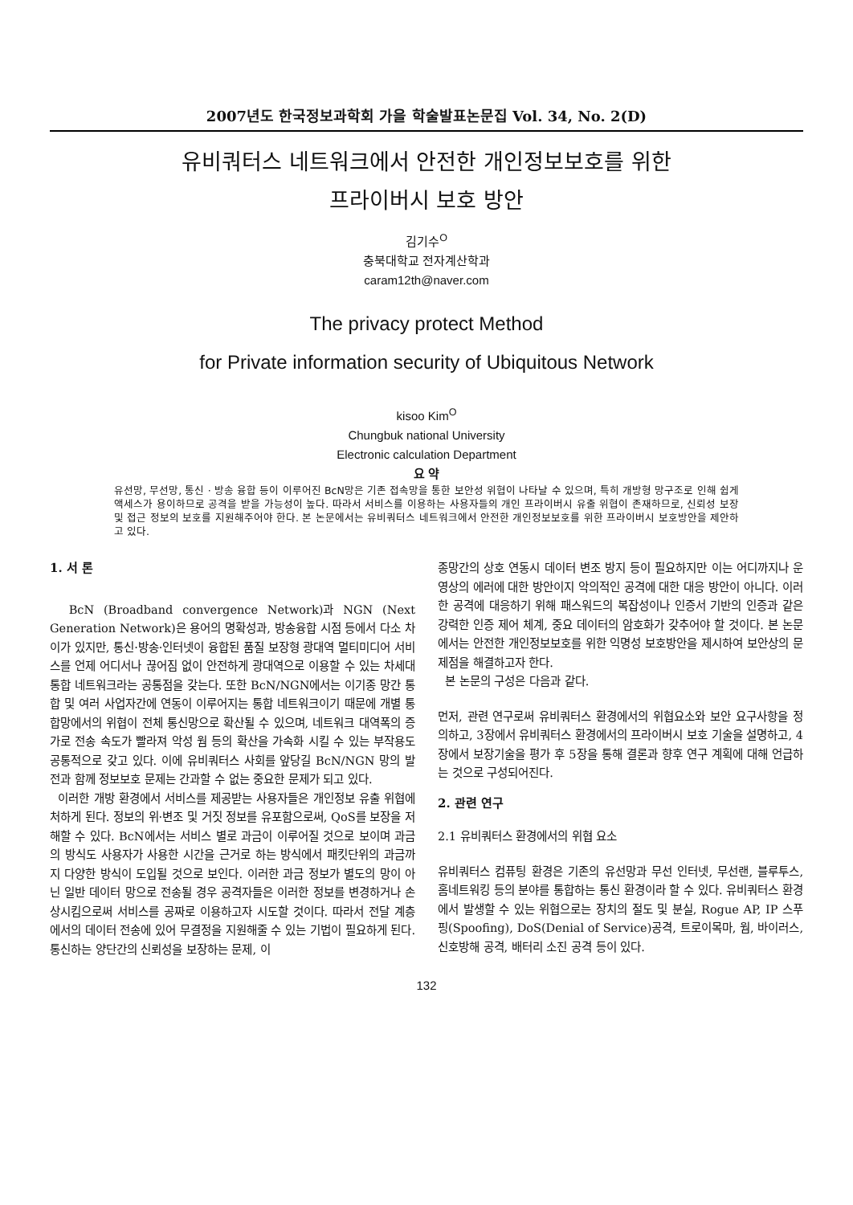2007년도 한국정보과학회 가을 학술발표논문집 Vol. 34, No. 2(D)
유비쿼터스 네트워크에서 안전한 개인정보보호를 위한
프라이버시 보호 방안
김기수<sup>O</sup>
충북대학교 전자계산학과
caram12th@naver.com
The privacy protect Method
for Private information security of Ubiquitous Network
kisoo Kim<sup>O</sup>
Chungbuk national University
Electronic calculation Department
요 약
유선망, 무선망, 통신 · 방송 융합 등이 이루어진 BcN망은 기존 접속망을 통한 보안성 위협이 나타날 수 있으며, 특히 개방형 망구조로 인해 쉽게 액세스가 용이하므로 공격을 받을 가능성이 높다. 따라서 서비스를 이용하는 사용자들의 개인 프라이버시 유출 위협이 존재하므로, 신뢰성 보장 및 접근 정보의 보호를 지원해주어야 한다. 본 논문에서는 유비쿼터스 네트워크에서 안전한 개인정보보호를 위한 프라이버시 보호방안을 제안하고 있다.
1. 서 론
BcN (Broadband convergence Network)과 NGN (Next Generation Network)은 용어의 명확성과, 방송융합 시점 등에서 다소 차이가 있지만, 통신·방송·인터넷이 융합된 품질 보장형 광대역 멀티미디어 서비스를 언제 어디서나 끊어짐 없이 안전하게 광대역으로 이용할 수 있는 차세대 통합 네트워크라는 공통점을 갖는다. 또한 BcN/NGN에서는 이기종 망간 통합 및 여러 사업자간에 연동이 이루어지는 통합 네트워크이기 때문에 개별 통합망에서의 위협이 전체 통신망으로 확산될 수 있으며, 네트워크 대역폭의 증가로 전송 속도가 빨라져 악성 웜 등의 확산을 가속화 시킬 수 있는 부작용도 공통적으로 갖고 있다. 이에 유비쿼터스 사회를 앞당길 BcN/NGN 망의 발전과 함께 정보보호 문제는 간과할 수 없는 중요한 문제가 되고 있다.
이러한 개방 환경에서 서비스를 제공받는 사용자들은 개인정보 유출 위협에 처하게 된다. 정보의 위·변조 및 거짓 정보를 유포함으로써, QoS를 보장을 저해할 수 있다. BcN에서는 서비스 별로 과금이 이루어질 것으로 보이며 과금의 방식도 사용자가 사용한 시간을 근거로 하는 방식에서 패킷단위의 과금까지 다양한 방식이 도입될 것으로 보인다. 이러한 과금 정보가 별도의 망이 아닌 일반 데이터 망으로 전송될 경우 공격자들은 이러한 정보를 변경하거나 손상시킴으로써 서비스를 공짜로 이용하고자 시도할 것이다. 따라서 전달 계층에서의 데이터 전송에 있어 무결정을 지원해줄 수 있는 기법이 필요하게 된다. 통신하는 양단간의 신뢰성을 보장하는 문제, 이
종망간의 상호 연동시 데이터 변조 방지 등이 필요하지만 이는 어디까지나 운영상의 에러에 대한 방안이지 악의적인 공격에 대한 대응 방안이 아니다. 이러한 공격에 대응하기 위해 패스워드의 복잡성이나 인증서 기반의 인증과 같은 강력한 인증 제어 체계, 중요 데이터의 암호화가 갖추어야 할 것이다. 본 논문에서는 안전한 개인정보보호를 위한 익명성 보호방안을 제시하여 보안상의 문제점을 해결하고자 한다.
본 논문의 구성은 다음과 같다.
먼저, 관련 연구로써 유비쿼터스 환경에서의 위협요소와 보안 요구사항을 정의하고, 3장에서 유비쿼터스 환경에서의 프라이버시 보호 기술을 설명하고, 4장에서 보장기술을 평가 후 5장을 통해 결론과 향후 연구 계획에 대해 언급하는 것으로 구성되어진다.
2. 관련 연구
2.1 유비쿼터스 환경에서의 위협 요소
유비쿼터스 컴퓨팅 환경은 기존의 유선망과 무선 인터넷, 무선랜, 블루투스, 홈네트워킹 등의 분야를 통합하는 통신 환경이라 할 수 있다. 유비쿼터스 환경에서 발생할 수 있는 위협으로는 장치의 절도 및 분실, Rogue AP, IP 스푸핑(Spoofing), DoS(Denial of Service)공격, 트로이목마, 웜, 바이러스, 신호방해 공격, 배터리 소진 공격 등이 있다.
132